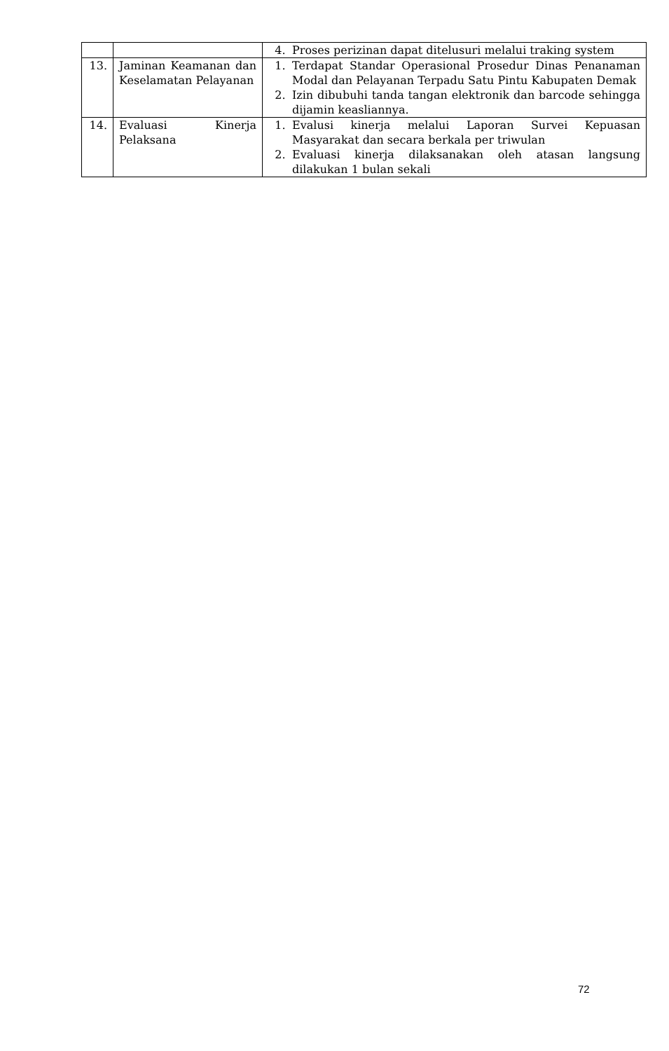| | | 4. Proses perizinan dapat ditelusuri melalui traking system |
| 13. | Jaminan Keamanan dan Keselamatan Pelayanan | 1. Terdapat Standar Operasional Prosedur Dinas Penanaman Modal dan Pelayanan Terpadu Satu Pintu Kabupaten Demak 2. Izin dibubuhi tanda tangan elektronik dan barcode sehingga dijamin keasliannya. |
| 14. | Evaluasi Kinerja Pelaksana | 1. Evalusi kinerja melalui Laporan Survei Kepuasan Masyarakat dan secara berkala per triwulan 2. Evaluasi kinerja dilaksanakan oleh atasan langsung dilakukan 1 bulan sekali |
72